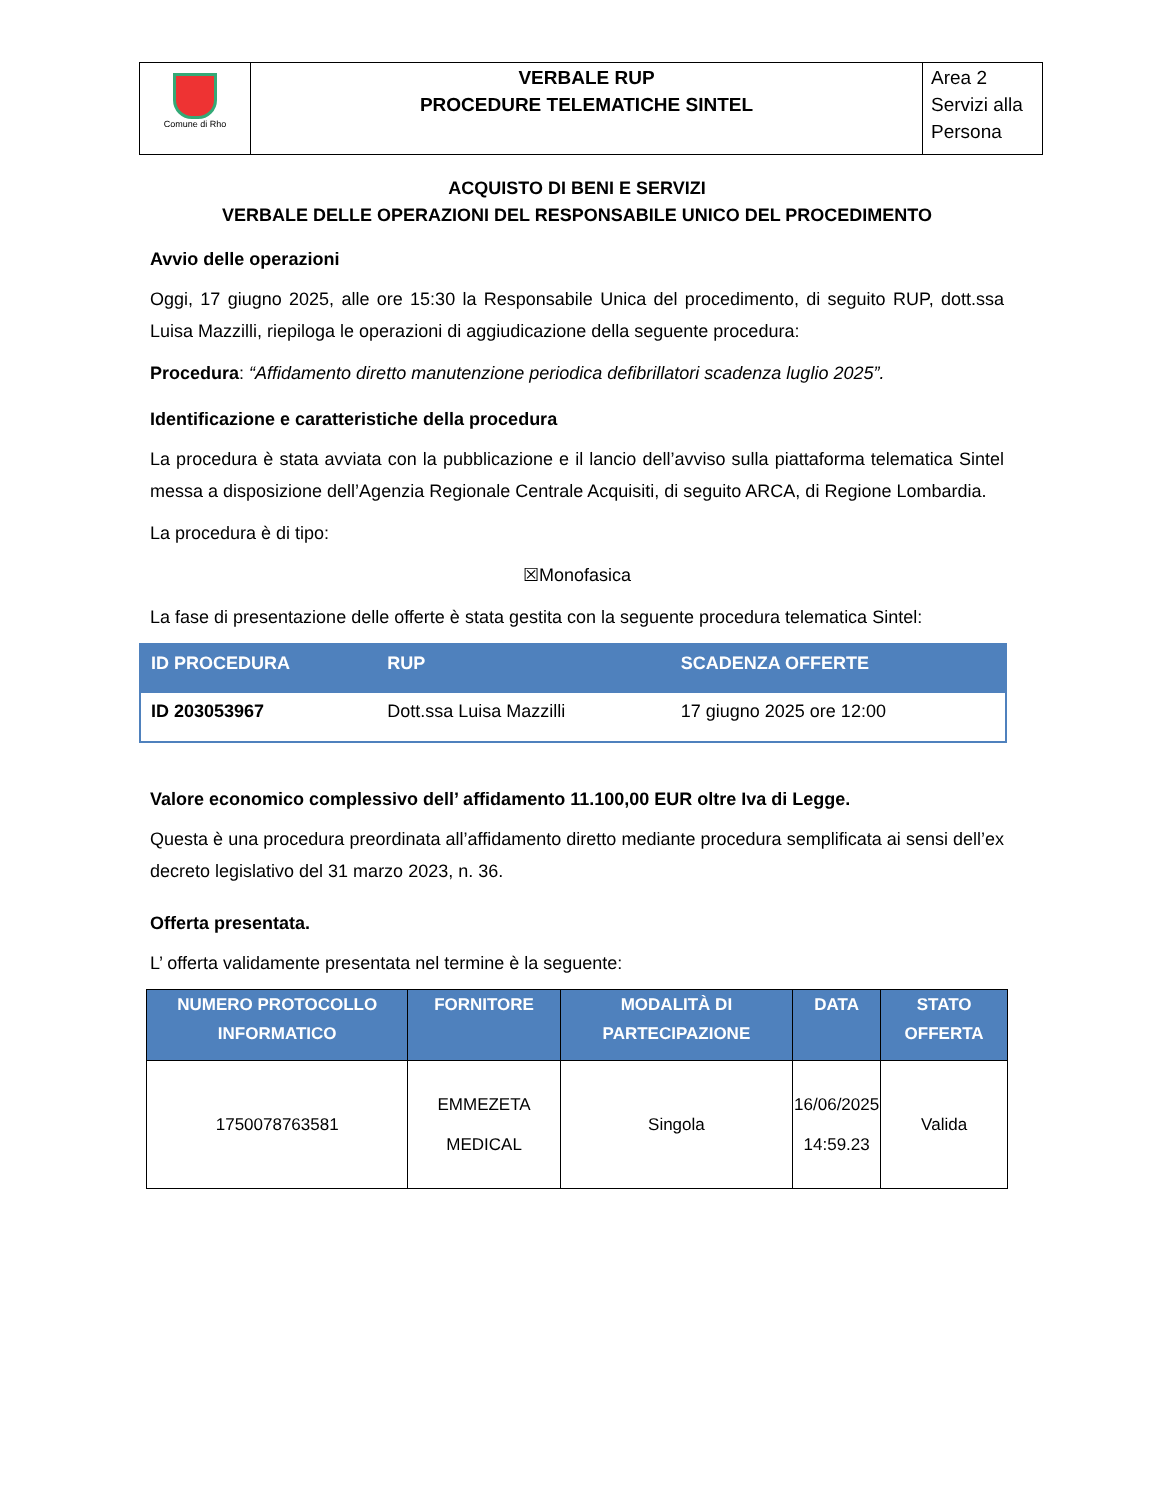| Comune di Rho | VERBALE RUP PROCEDURE TELEMATICHE SINTEL | Area 2 Servizi alla Persona |
ACQUISTO DI BENI E SERVIZI
VERBALE DELLE OPERAZIONI DEL RESPONSABILE UNICO DEL PROCEDIMENTO
Avvio delle operazioni
Oggi, 17 giugno 2025, alle ore 15:30 la Responsabile Unica del procedimento, di seguito RUP, dott.ssa Luisa Mazzilli, riepiloga le operazioni di aggiudicazione della seguente procedura:
Procedura: “Affidamento diretto manutenzione periodica defibrillatori scadenza luglio 2025”.
Identificazione e caratteristiche della procedura
La procedura è stata avviata con la pubblicazione e il lancio dell’avviso sulla piattaforma telematica Sintel messa a disposizione dell’Agenzia Regionale Centrale Acquisiti, di seguito ARCA, di Regione Lombardia.
La procedura è di tipo:
☒Monofasica
La fase di presentazione delle offerte è stata gestita con la seguente procedura telematica Sintel:
| ID PROCEDURA | RUP | SCADENZA OFFERTE |
| --- | --- | --- |
| ID 203053967 | Dott.ssa Luisa Mazzilli | 17 giugno 2025 ore 12:00 |
Valore economico complessivo dell’ affidamento 11.100,00 EUR oltre Iva di Legge.
Questa è una procedura preordinata all’affidamento diretto mediante procedura semplificata ai sensi dell’ex decreto legislativo del 31 marzo 2023, n. 36.
Offerta presentata.
L’ offerta validamente presentata nel termine è la seguente:
| NUMERO PROTOCOLLO INFORMATICO | FORNITORE | MODALITÀ DI PARTECIPAZIONE | DATA | STATO OFFERTA |
| --- | --- | --- | --- | --- |
| 1750078763581 | EMMEZETA MEDICAL | Singola | 16/06/2025 14:59.23 | Valida |